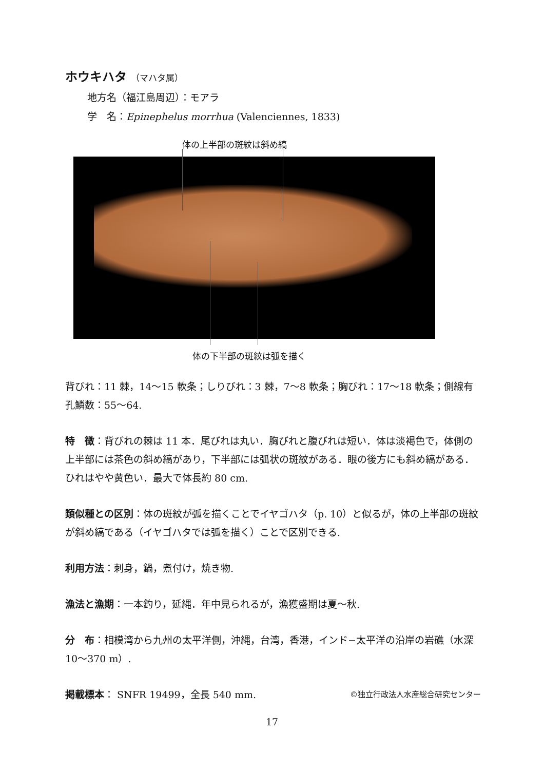ホウキハタ （マハタ属）
地方名（福江島周辺）：モアラ
学　名：Epinephelus morrhua (Valenciennes, 1833)
体の上半部の斑紋は斜め縞
体の下半部の斑紋は弧を描く
背びれ：11 棘，14〜15 軟条；しりびれ：3 棘，7〜8 軟条；胸びれ：17〜18 軟条；側線有孔鱗数：55〜64.
特　徴：背びれの棘は 11 本．尾びれは丸い．胸びれと腹びれは短い．体は淡褐色で，体側の上半部には茶色の斜め縞があり，下半部には弧状の斑紋がある．眼の後方にも斜め縞がある．ひれはやや黄色い．最大で体長約 80 cm.
類似種との区別：体の斑紋が弧を描くことでイヤゴハタ（p. 10）と似るが，体の上半部の斑紋が斜め縞である（イヤゴハタでは弧を描く）ことで区別できる.
利用方法：刺身，鍋，煮付け，焼き物.
漁法と漁期：一本釣り，延縄．年中見られるが，漁獲盛期は夏〜秋.
分　布：相模湾から九州の太平洋側，沖縄，台湾，香港，インド−太平洋の沿岸の岩礁（水深 10〜370 m）.
掲載標本： SNFR 19499，全長 540 mm. ©独立行政法人水産総合研究センター
17